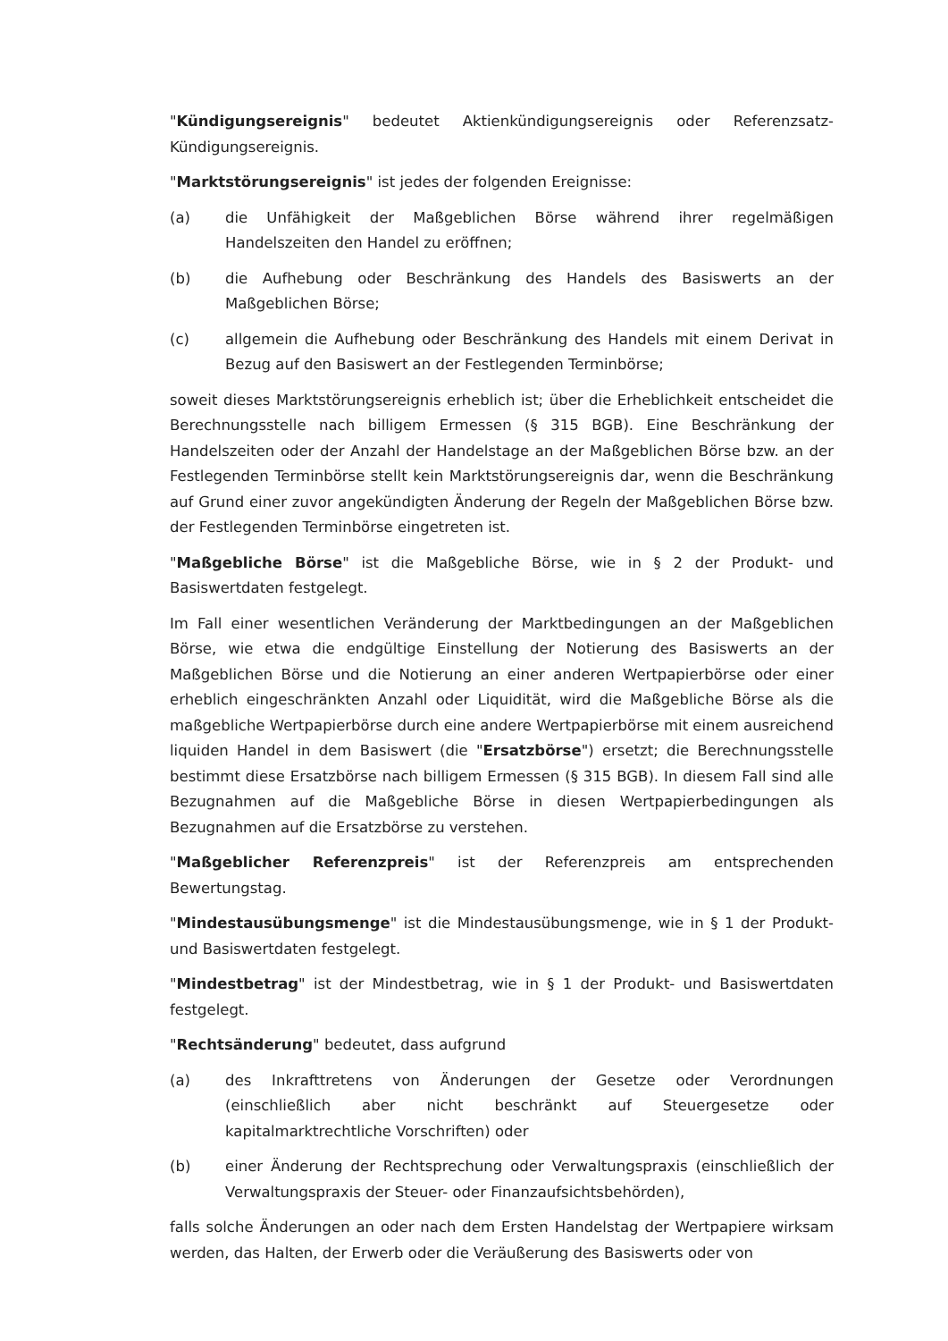"Kündigungsereignis" bedeutet Aktienkündigungsereignis oder Referenzsatz-Kündigungsereignis.
"Marktstörungsereignis" ist jedes der folgenden Ereignisse:
(a) die Unfähigkeit der Maßgeblichen Börse während ihrer regelmäßigen Handelszeiten den Handel zu eröffnen;
(b) die Aufhebung oder Beschränkung des Handels des Basiswerts an der Maßgeblichen Börse;
(c) allgemein die Aufhebung oder Beschränkung des Handels mit einem Derivat in Bezug auf den Basiswert an der Festlegenden Terminbörse;
soweit dieses Marktstörungsereignis erheblich ist; über die Erheblichkeit entscheidet die Berechnungsstelle nach billigem Ermessen (§ 315 BGB). Eine Beschränkung der Handelszeiten oder der Anzahl der Handelstage an der Maßgeblichen Börse bzw. an der Festlegenden Terminbörse stellt kein Marktstörungsereignis dar, wenn die Beschränkung auf Grund einer zuvor angekündigten Änderung der Regeln der Maßgeblichen Börse bzw. der Festlegenden Terminbörse eingetreten ist.
"Maßgebliche Börse" ist die Maßgebliche Börse, wie in § 2 der Produkt- und Basiswertdaten festgelegt.
Im Fall einer wesentlichen Veränderung der Marktbedingungen an der Maßgeblichen Börse, wie etwa die endgültige Einstellung der Notierung des Basiswerts an der Maßgeblichen Börse und die Notierung an einer anderen Wertpapierbörse oder einer erheblich eingeschränkten Anzahl oder Liquidität, wird die Maßgebliche Börse als die maßgebliche Wertpapierbörse durch eine andere Wertpapierbörse mit einem ausreichend liquiden Handel in dem Basiswert (die "Ersatzbörse") ersetzt; die Berechnungsstelle bestimmt diese Ersatzbörse nach billigem Ermessen (§ 315 BGB). In diesem Fall sind alle Bezugnahmen auf die Maßgebliche Börse in diesen Wertpapierbedingungen als Bezugnahmen auf die Ersatzbörse zu verstehen.
"Maßgeblicher Referenzpreis" ist der Referenzpreis am entsprechenden Bewertungstag.
"Mindestausübungsmenge" ist die Mindestausübungsmenge, wie in § 1 der Produkt- und Basiswertdaten festgelegt.
"Mindestbetrag" ist der Mindestbetrag, wie in § 1 der Produkt- und Basiswertdaten festgelegt.
"Rechtsänderung" bedeutet, dass aufgrund
(a) des Inkrafttretens von Änderungen der Gesetze oder Verordnungen (einschließlich aber nicht beschränkt auf Steuergesetze oder kapitalmarktrechtliche Vorschriften) oder
(b) einer Änderung der Rechtsprechung oder Verwaltungspraxis (einschließlich der Verwaltungspraxis der Steuer- oder Finanzaufsichtsbehörden),
falls solche Änderungen an oder nach dem Ersten Handelstag der Wertpapiere wirksam werden, das Halten, der Erwerb oder die Veräußerung des Basiswerts oder von